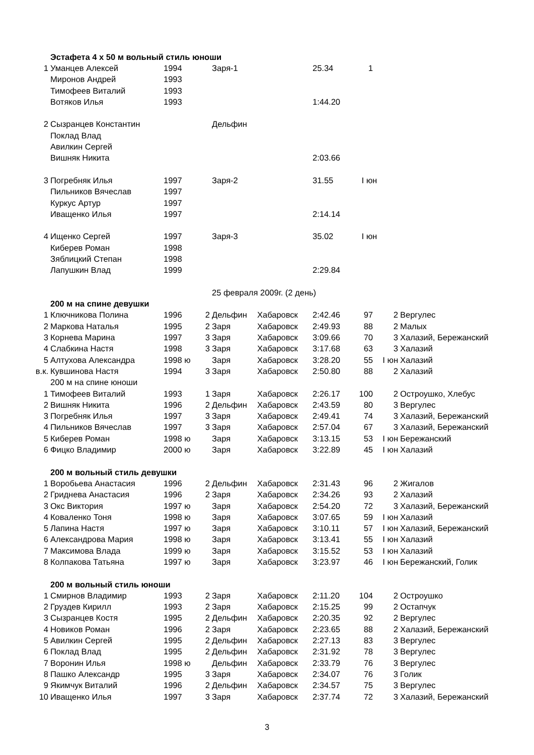| | Эстафета 4 х 50 м вольный стиль юноши | | | | | | | | |
| 1 | Уманцев Алексей | 1994 | | Заря-1 | | 25.34 | 1 | | |
| | Миронов Андрей | 1993 | | | | | | | |
| | Тимофеев Виталий | 1993 | | | | | | | |
| | Вотяков Илья | 1993 | | | | 1:44.20 | | | |
| 2 | Сызранцев Константин | | | Дельфин | | | | | |
| | Поклад Влад | | | | | | | | |
| | Авилкин Сергей | | | | | | | | |
| | Вишняк Никита | | | | | 2:03.66 | | | |
| 3 | Погребняк Илья | 1997 | | Заря-2 | | 31.55 | I юн | | |
| | Пильников Вячеслав | 1997 | | | | | | | |
| | Куркус Артур | 1997 | | | | | | | |
| | Иващенко Илья | 1997 | | | | 2:14.14 | | | |
| 4 | Ищенко Сергей | 1997 | | Заря-3 | | 35.02 | I юн | | |
| | Киберев Роман | 1998 | | | | | | | |
| | Зяблицкий Степан | 1998 | | | | | | | |
| | Лапушкин Влад | 1999 | | | | 2:29.84 | | | |
| | | | | 25 февраля 2009г. (2 день) | | | | | |
| | 200 м на спине девушки | | | | | | | | |
| 1 | Ключникова Полина | 1996 | 2 | Дельфин | Хабаровск | 2:42.46 | 97 | 2 | Вергулес |
| 2 | Маркова Наталья | 1995 | 2 | Заря | Хабаровск | 2:49.93 | 88 | 2 | Малых |
| 3 | Корнева Марина | 1997 | 3 | Заря | Хабаровск | 3:09.66 | 70 | 3 | Халазий, Бережанский |
| 4 | Слабкина Настя | 1998 | 3 | Заря | Хабаровск | 3:17.68 | 63 | 3 | Халазий |
| 5 | Алтухова Александра | 1998 ю | | Заря | Хабаровск | 3:28.20 | 55 | I юн | Халазий |
| в.к. | Кувшинова Настя | 1994 | 3 | Заря | Хабаровск | 2:50.80 | 88 | 2 | Халазий |
| | 200 м на спине юноши | | | | | | | | |
| 1 | Тимофеев Виталий | 1993 | 1 | Заря | Хабаровск | 2:26.17 | 100 | 2 | Остроушко, Хлебус |
| 2 | Вишняк Никита | 1996 | 2 | Дельфин | Хабаровск | 2:43.59 | 80 | 3 | Вергулес |
| 3 | Погребняк Илья | 1997 | 3 | Заря | Хабаровск | 2:49.41 | 74 | 3 | Халазий, Бережанский |
| 4 | Пильников Вячеслав | 1997 | 3 | Заря | Хабаровск | 2:57.04 | 67 | 3 | Халазий, Бережанский |
| 5 | Киберев Роман | 1998 ю | | Заря | Хабаровск | 3:13.15 | 53 | I юн | Бережанский |
| 6 | Фицко Владимир | 2000 ю | | Заря | Хабаровск | 3:22.89 | 45 | I юн | Халазий |
| | 200 м вольный стиль девушки | | | | | | | | |
| 1 | Воробьева Анастасия | 1996 | 2 | Дельфин | Хабаровск | 2:31.43 | 96 | 2 | Жигалов |
| 2 | Гриднева Анастасия | 1996 | 2 | Заря | Хабаровск | 2:34.26 | 93 | 2 | Халазий |
| 3 | Окс Виктория | 1997 ю | | Заря | Хабаровск | 2:54.20 | 72 | 3 | Халазий, Бережанский |
| 4 | Коваленко Тоня | 1998 ю | | Заря | Хабаровск | 3:07.65 | 59 | I юн | Халазий |
| 5 | Лапина Настя | 1997 ю | | Заря | Хабаровск | 3:10.11 | 57 | I юн | Халазий, Бережанский |
| 6 | Александрова Мария | 1998 ю | | Заря | Хабаровск | 3:13.41 | 55 | I юн | Халазий |
| 7 | Максимова Влада | 1999 ю | | Заря | Хабаровск | 3:15.52 | 53 | I юн | Халазий |
| 8 | Колпакова Татьяна | 1997 ю | | Заря | Хабаровск | 3:23.97 | 46 | I юн | Бережанский, Голик |
| | 200 м вольный стиль юноши | | | | | | | | |
| 1 | Смирнов Владимир | 1993 | 2 | Заря | Хабаровск | 2:11.20 | 104 | 2 | Остроушко |
| 2 | Груздев Кирилл | 1993 | 2 | Заря | Хабаровск | 2:15.25 | 99 | 2 | Остапчук |
| 3 | Сызранцев Костя | 1995 | 2 | Дельфин | Хабаровск | 2:20.35 | 92 | 2 | Вергулес |
| 4 | Новиков Роман | 1996 | 2 | Заря | Хабаровск | 2:23.65 | 88 | 2 | Халазий, Бережанский |
| 5 | Авилкин Сергей | 1995 | 2 | Дельфин | Хабаровск | 2:27.13 | 83 | 3 | Вергулес |
| 6 | Поклад Влад | 1995 | 2 | Дельфин | Хабаровск | 2:31.92 | 78 | 3 | Вергулес |
| 7 | Воронин Илья | 1998 ю | | Дельфин | Хабаровск | 2:33.79 | 76 | 3 | Вергулес |
| 8 | Пашко Александр | 1995 | 3 | Заря | Хабаровск | 2:34.07 | 76 | 3 | Голик |
| 9 | Якимчук Виталий | 1996 | 2 | Дельфин | Хабаровск | 2:34.57 | 75 | 3 | Вергулес |
| 10 | Иващенко Илья | 1997 | 3 | Заря | Хабаровск | 2:37.74 | 72 | 3 | Халазий, Бережанский |
3